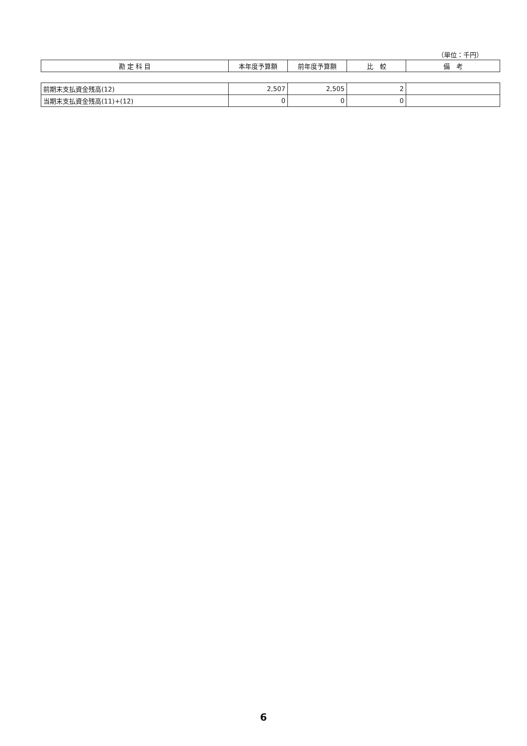（単位：千円）
| 勘 定 科 目 | 本年度予算額 | 前年度予算額 | 比 較 | 備 考 |
| --- | --- | --- | --- | --- |
| 前期末支払資金残高(12) | 2,507 | 2,505 | 2 | |
| 当期末支払資金残高(11)+(12) | 0 | 0 | 0 | |
6